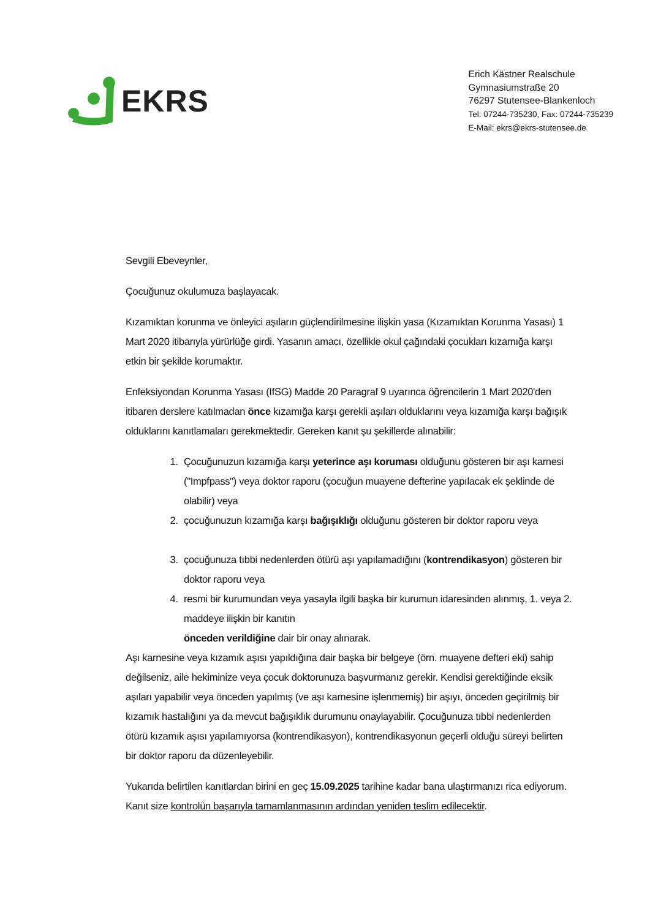EKRS
Erich Kästner Realschule
Gymnasiumstraße 20
76297 Stutensee-Blankenloch
Tel: 07244-735230, Fax: 07244-735239
E-Mail: ekrs@ekrs-stutensee.de
Sevgili Ebeveynler,
Çocuğunuz okulumuza başlayacak.
Kızamıktan korunma ve önleyici aşıların güçlendirilmesine ilişkin yasa (Kızamıktan Korunma Yasası) 1 Mart 2020 itibarıyla yürürlüğe girdi. Yasanın amacı, özellikle okul çağındaki çocukları kızamığa karşı etkin bir şekilde korumaktır.
Enfeksiyondan Korunma Yasası (IfSG) Madde 20 Paragraf 9 uyarınca öğrencilerin 1 Mart 2020'den itibaren derslere katılmadan önce kızamığa karşı gerekli aşıları olduklarını veya kızamığa karşı bağışık olduklarını kanıtlamaları gerekmektedir. Gereken kanıt şu şekillerde alınabilir:
1. Çocuğunuzun kızamığa karşı yeterince aşı koruması olduğunu gösteren bir aşı karnesi ("Impfpass") veya doktor raporu (çocuğun muayene defterine yapılacak ek şeklinde de olabilir) veya
2. çocuğunuzun kızamığa karşı bağışıklığı olduğunu gösteren bir doktor raporu veya
3. çocuğunuza tıbbi nedenlerden ötürü aşı yapılamadığını (kontrendikasyon) gösteren bir doktor raporu veya
4. resmi bir kurumundan veya yasayla ilgili başka bir kurumun idaresinden alınmış, 1. veya 2. maddeye ilişkin bir kanıtın
önceden verildiğine dair bir onay alınarak.
Aşı karnesine veya kızamık aşısı yapıldığına dair başka bir belgeye (örn. muayene defteri eki) sahip değilseniz, aile hekiminize veya çocuk doktorunuza başvurmanız gerekir. Kendisi gerektiğinde eksik aşıları yapabilir veya önceden yapılmış (ve aşı karnesine işlenmemiş) bir aşıyı, önceden geçirilmiş bir kızamık hastalığını ya da mevcut bağışıklık durumunu onaylayabilir. Çocuğunuza tıbbi nedenlerden ötürü kızamık aşısı yapılamıyorsa (kontrendikasyon), kontrendikasyonun geçerli olduğu süreyi belirten bir doktor raporu da düzenleyebilir.
Yukarıda belirtilen kanıtlardan birini en geç 15.09.2025 tarihine kadar bana ulaştırmanızı rica ediyorum. Kanıt size kontrolün başarıyla tamamlanmasının ardından yeniden teslim edilecektir.